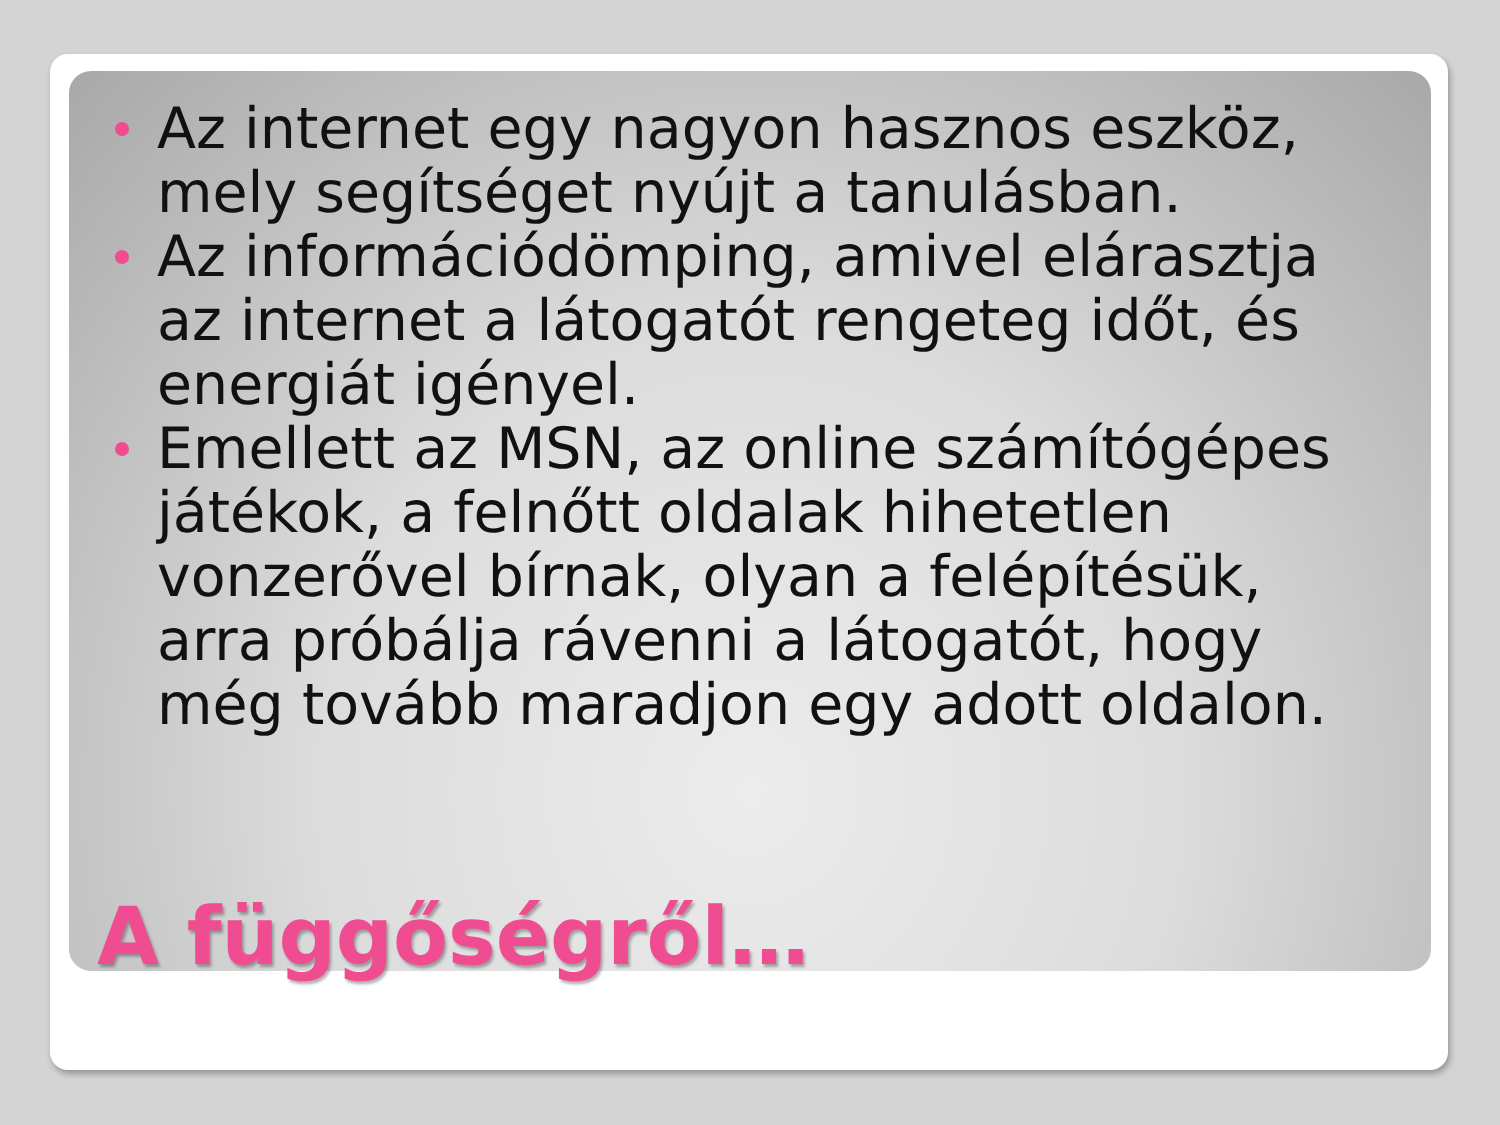Az internet egy nagyon hasznos eszköz, mely segítséget nyújt a tanulásban.
Az információdömping, amivel elárasztja az internet a látogatót rengeteg időt, és energiát igényel.
Emellett az MSN, az online számítógépes játékok, a felnőtt oldalak hihetetlen vonzerővel bírnak, olyan a felépítésük, arra próbálja rávenni a látogatót, hogy még tovább maradjon egy adott oldalon.
A függőségről…